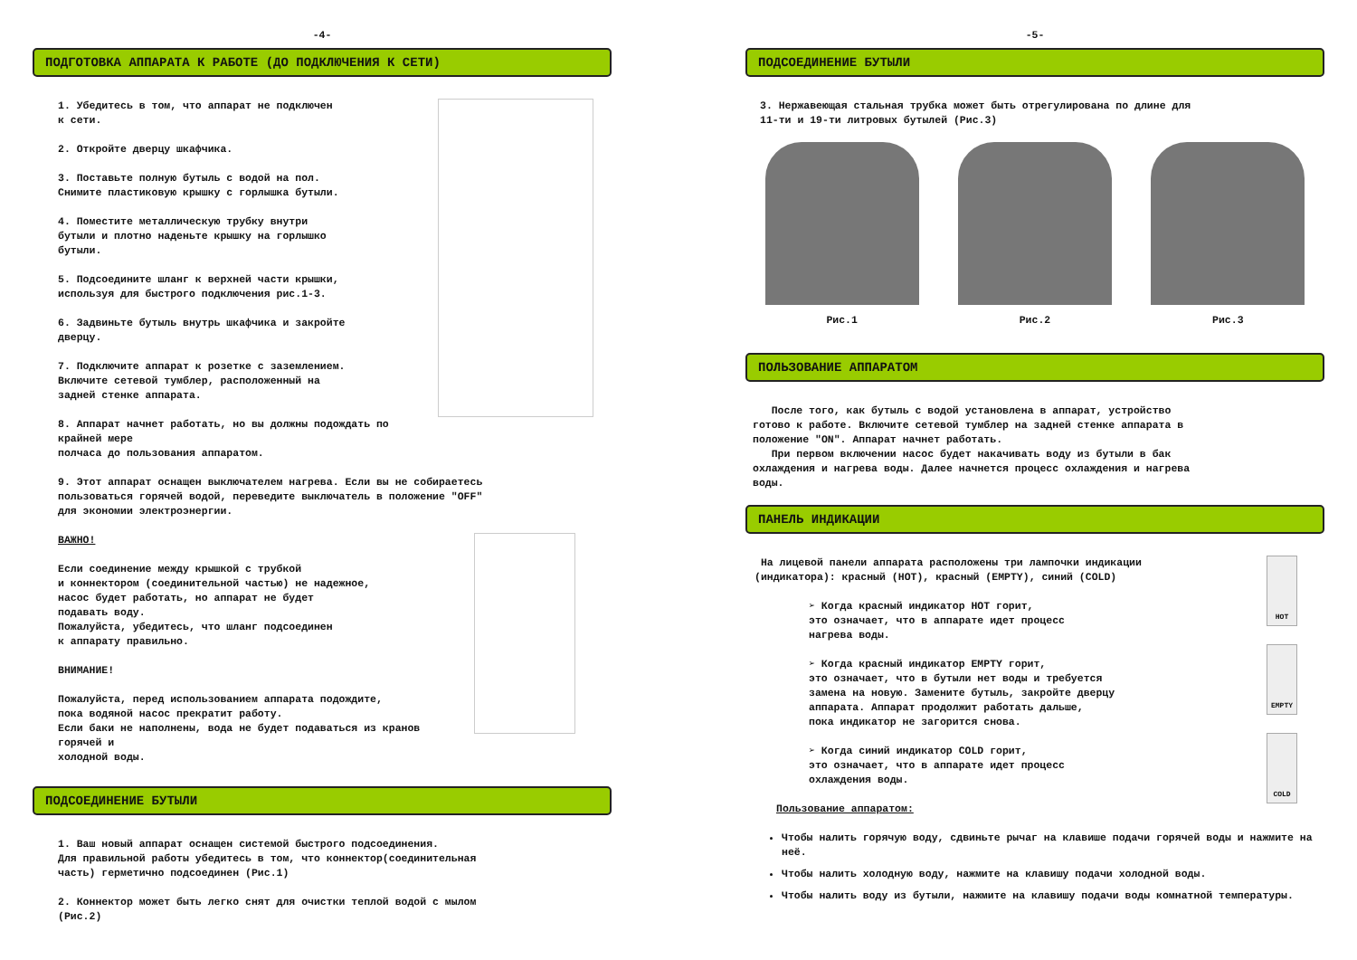-4-
ПОДГОТОВКА АППАРАТА К РАБОТЕ (ДО ПОДКЛЮЧЕНИЯ К СЕТИ)
1. Убедитесь в том, что аппарат не подключен
к сети.
2. Откройте дверцу шкафчика.
3. Поставьте полную бутыль с водой на пол.
Снимите пластиковую крышку с горлышка бутыли.
4. Поместите металлическую трубку внутри
бутыли и плотно наденьте крышку на горлышко
бутыли.
5. Подсоедините шланг к верхней части крышки,
используя для быстрого подключения рис.1-3.
6. Задвиньте бутыль внутрь шкафчика и закройте
дверцу.
7. Подключите аппарат к розетке с заземлением.
Включите сетевой тумблер, расположенный на
задней стенке аппарата.
8. Аппарат начнет работать, но вы должны подождать по крайней мере
полчаса до пользования аппаратом.
9. Этот аппарат оснащен выключателем нагрева. Если вы не собираетесь
пользоваться горячей водой, переведите выключатель в положение "OFF"
для экономии электроэнергии.
ВАЖНО!
Если соединение между крышкой с трубкой
и коннектором (соединительной частью) не надежное,
насос будет работать, но аппарат не будет
подавать воду.
Пожалуйста, убедитесь, что шланг подсоединен
к аппарату правильно.
ВНИМАНИЕ!
Пожалуйста, перед использованием аппарата подождите,
пока водяной насос прекратит работу.
Если баки не наполнены, вода не будет подаваться из кранов горячей и
холодной воды.
ПОДСОЕДИНЕНИЕ БУТЫЛИ
1. Ваш новый аппарат оснащен системой быстрого подсоединения.
Для правильной работы убедитесь в том, что коннектор(соединительная
часть) герметично подсоединен (Рис.1)
2. Коннектор может быть легко снят для очистки теплой водой с мылом
(Рис.2)
-5-
ПОДСОЕДИНЕНИЕ БУТЫЛИ
3. Нержавеющая стальная трубка может быть отрегулирована по длине для
11-ти и 19-ти литровых бутылей (Рис.3)
Рис.1 Рис.2 Рис.3
ПОЛЬЗОВАНИЕ АППАРАТОМ
После того, как бутыль с водой установлена в аппарат, устройство
готово к работе. Включите сетевой тумблер на задней стенке аппарата в
положение "ON". Аппарат начнет работать.
При первом включении насос будет накачивать воду из бутыли в бак
охлаждения и нагрева воды. Далее начнется процесс охлаждения и нагрева
воды.
ПАНЕЛЬ ИНДИКАЦИИ
HOT
EMPTY
COLD
На лицевой панели аппарата расположены три лампочки индикации
(индикатора): красный (HOT), красный (EMPTY), синий (COLD)
➢ Когда красный индикатор HOT горит,
это означает, что в аппарате идет процесс
нагрева воды.
➢ Когда красный индикатор EMPTY горит,
это означает, что в бутыли нет воды и требуется
замена на новую. Замените бутыль, закройте дверцу
аппарата. Аппарат продолжит работать дальше,
пока индикатор не загорится снова.
➢ Когда синий индикатор COLD горит,
это означает, что в аппарате идет процесс
охлаждения воды.
Пользование аппаратом:
Чтобы налить горячую воду, сдвиньте рычаг на клавише подачи горячей воды и нажмите на неё.
Чтобы налить холодную воду, нажмите на клавишу подачи холодной воды.
Чтобы налить воду из бутыли, нажмите на клавишу подачи воды комнатной температуры.